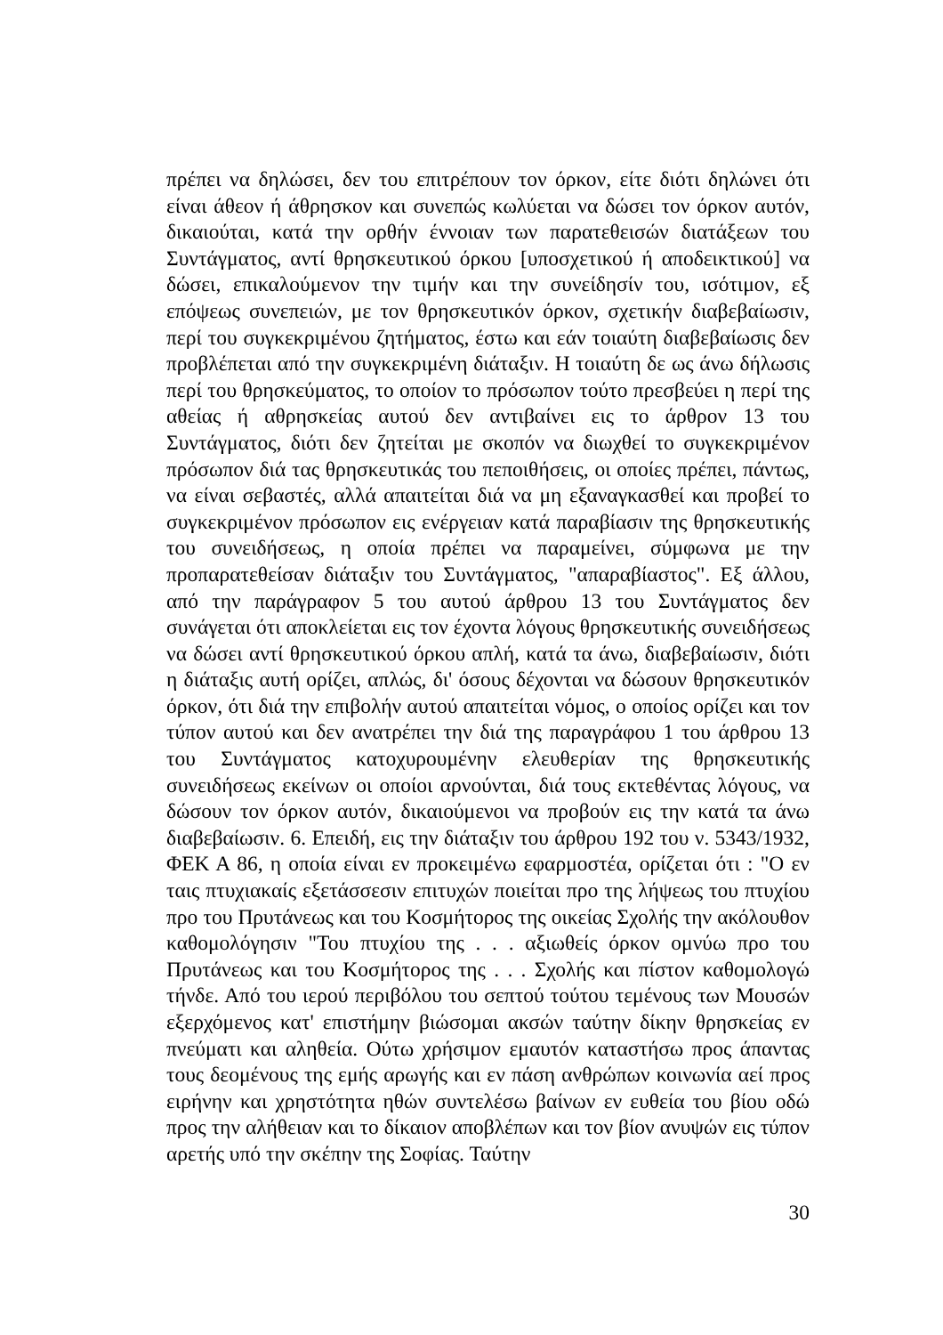πρέπει να δηλώσει, δεν του επιτρέπουν τον όρκον, είτε διότι δηλώνει ότι είναι άθεον ή άθρησκον και συνεπώς κωλύεται να δώσει τον όρκον αυτόν, δικαιούται, κατά την ορθήν έννοιαν των παρατεθεισών διατάξεων του Συντάγματος, αντί θρησκευτικού όρκου [υποσχετικού ή αποδεικτικού] να δώσει, επικαλούμενον την τιμήν και την συνείδησίν του, ισότιμον, εξ επόψεως συνεπειών, με τον θρησκευτικόν όρκον, σχετικήν διαβεβαίωσιν, περί του συγκεκριμένου ζητήματος, έστω και εάν τοιαύτη διαβεβαίωσις δεν προβλέπεται από την συγκεκριμένη διάταξιν. Η τοιαύτη δε ως άνω δήλωσις περί του θρησκεύματος, το οποίον το πρόσωπον τούτο πρεσβεύει η περί της αθείας ή αθρησκείας αυτού δεν αντιβαίνει εις το άρθρον 13 του Συντάγματος, διότι δεν ζητείται με σκοπόν να διωχθεί το συγκεκριμένον πρόσωπον διά τας θρησκευτικάς του πεποιθήσεις, οι οποίες πρέπει, πάντως, να είναι σεβαστές, αλλά απαιτείται διά να μη εξαναγκασθεί και προβεί το συγκεκριμένον πρόσωπον εις ενέργειαν κατά παραβίασιν της θρησκευτικής του συνειδήσεως, η οποία πρέπει να παραμείνει, σύμφωνα με την προπαρατεθείσαν διάταξιν του Συντάγματος, "απαραβίαστος". Εξ άλλου, από την παράγραφον 5 του αυτού άρθρου 13 του Συντάγματος δεν συνάγεται ότι αποκλείεται εις τον έχοντα λόγους θρησκευτικής συνειδήσεως να δώσει αντί θρησκευτικού όρκου απλή, κατά τα άνω, διαβεβαίωσιν, διότι η διάταξις αυτή ορίζει, απλώς, δι' όσους δέχονται να δώσουν θρησκευτικόν όρκον, ότι διά την επιβολήν αυτού απαιτείται νόμος, ο οποίος ορίζει και τον τύπον αυτού και δεν ανατρέπει την διά της παραγράφου 1 του άρθρου 13 του Συντάγματος κατοχυρουμένην ελευθερίαν της θρησκευτικής συνειδήσεως εκείνων οι οποίοι αρνούνται, διά τους εκτεθέντας λόγους, να δώσουν τον όρκον αυτόν, δικαιούμενοι να προβούν εις την κατά τα άνω διαβεβαίωσιν. 6. Επειδή, εις την διάταξιν του άρθρου 192 του ν. 5343/1932, ΦΕΚ Α 86, η οποία είναι εν προκειμένω εφαρμοστέα, ορίζεται ότι : "Ο εν ταις πτυχιακαίς εξετάσσεσιν επιτυχών ποιείται προ της λήψεως του πτυχίου προ του Πρυτάνεως και του Κοσμήτορος της οικείας Σχολής την ακόλουθον καθομολόγησιν "Του πτυχίου της . . . αξιωθείς όρκον ομνύω προ του Πρυτάνεως και του Κοσμήτορος της . . . Σχολής και πίστον καθομολογώ τήνδε. Από του ιερού περιβόλου του σεπτού τούτου τεμένους των Μουσών εξερχόμενος κατ' επιστήμην βιώσομαι ακσών ταύτην δίκην θρησκείας εν πνεύματι και αληθεία. Ούτω χρήσιμον εμαυτόν καταστήσω προς άπαντας τους δεομένους της εμής αρωγής και εν πάση ανθρώπων κοινωνία αεί προς ειρήνην και χρηστότητα ηθών συντελέσω βαίνων εν ευθεία του βίου οδώ προς την αλήθειαν και το δίκαιον αποβλέπων και τον βίον ανυψών εις τύπον αρετής υπό την σκέπην της Σοφίας. Ταύτην
30